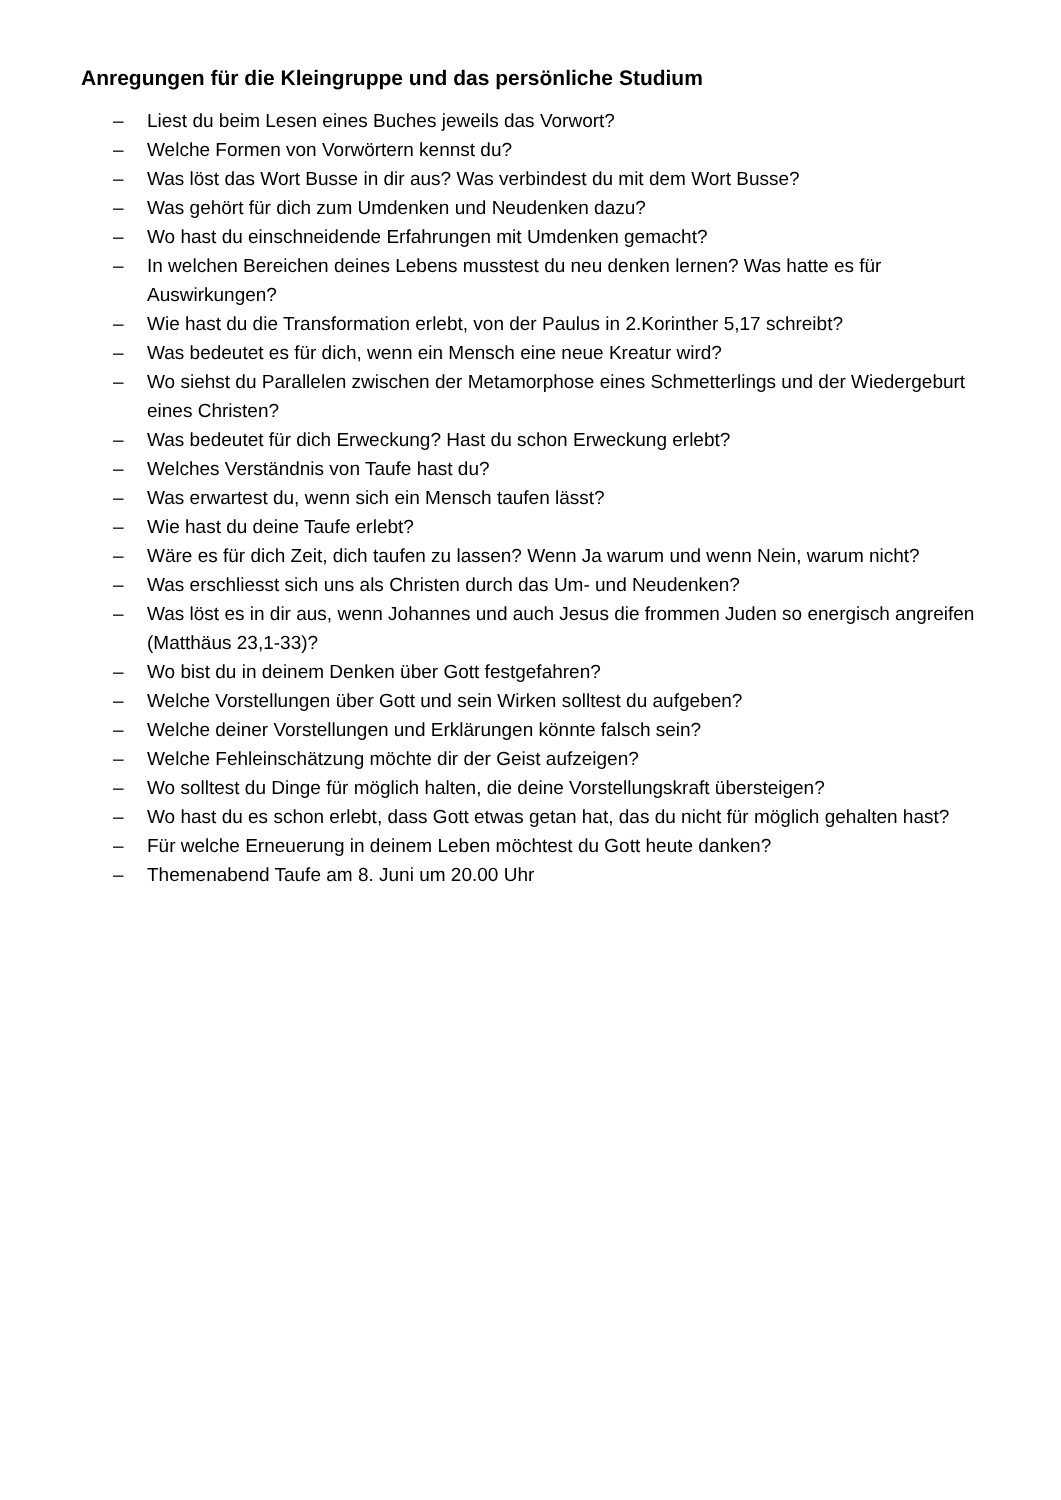Anregungen für die Kleingruppe und das persönliche Studium
– Liest du beim Lesen eines Buches jeweils das Vorwort?
– Welche Formen von Vorwörtern kennst du?
– Was löst das Wort Busse in dir aus? Was verbindest du mit dem Wort Busse?
– Was gehört für dich zum Umdenken und Neudenken dazu?
– Wo hast du einschneidende Erfahrungen mit Umdenken gemacht?
– In welchen Bereichen deines Lebens musstest du neu denken lernen? Was hatte es für Auswirkungen?
– Wie hast du die Transformation erlebt, von der Paulus in 2.Korinther 5,17 schreibt?
– Was bedeutet es für dich, wenn ein Mensch eine neue Kreatur wird?
– Wo siehst du Parallelen zwischen der Metamorphose eines Schmetterlings und der Wiedergeburt eines Christen?
– Was bedeutet für dich Erweckung? Hast du schon Erweckung erlebt?
– Welches Verständnis von Taufe hast du?
– Was erwartest du, wenn sich ein Mensch taufen lässt?
– Wie hast du deine Taufe erlebt?
– Wäre es für dich Zeit, dich taufen zu lassen? Wenn Ja warum und wenn Nein, warum nicht?
– Was erschliesst sich uns als Christen durch das Um- und Neudenken?
– Was löst es in dir aus, wenn Johannes und auch Jesus die frommen Juden so energisch angreifen (Matthäus 23,1-33)?
– Wo bist du in deinem Denken über Gott festgefahren?
– Welche Vorstellungen über Gott und sein Wirken solltest du aufgeben?
– Welche deiner Vorstellungen und Erklärungen könnte falsch sein?
– Welche Fehleinschätzung möchte dir der Geist aufzeigen?
– Wo solltest du Dinge für möglich halten, die deine Vorstellungskraft übersteigen?
– Wo hast du es schon erlebt, dass Gott etwas getan hat, das du nicht für möglich gehalten hast?
– Für welche Erneuerung in deinem Leben möchtest du Gott heute danken?
– Themenabend Taufe am 8. Juni um 20.00 Uhr